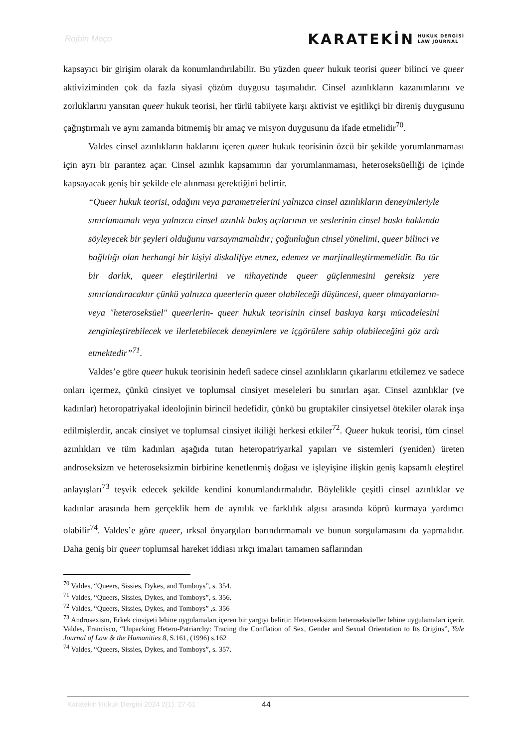Rojbin Meço
KARATEKİN HUKUK DERGİSİ
LAW JOURNAL
kapsayıcı bir girişim olarak da konumlandırılabilir. Bu yüzden queer hukuk teorisi queer bilinci ve queer aktiviziminden çok da fazla siyasi çözüm duygusu taşımalıdır. Cinsel azınlıkların kazanımlarını ve zorluklarını yansıtan queer hukuk teorisi, her türlü tabiiyete karşı aktivist ve eşitlikçi bir direniş duygusunu çağrıştırmalı ve aynı zamanda bitmemiş bir amaç ve misyon duygusunu da ifade etmelidir<sup>70</sup>.
Valdes cinsel azınlıkların haklarını içeren queer hukuk teorisinin özcü bir şekilde yorumlanmaması için ayrı bir parantez açar. Cinsel azınlık kapsamının dar yorumlanmaması, heteroseksüelliği de içinde kapsayacak geniş bir şekilde ele alınması gerektiğini belirtir.
“Queer hukuk teorisi, odağını veya parametrelerini yalnızca cinsel azınlıkların deneyimleriyle sınırlamamalı veya yalnızca cinsel azınlık bakış açılarının ve seslerinin cinsel baskı hakkında söyleyecek bir şeyleri olduğunu varsaymamalıdır; çoğunluğun cinsel yönelimi, queer bilinci ve bağlılığı olan herhangi bir kişiyi diskalifiye etmez, edemez ve marjinalleştirmemelidir. Bu tür bir darlık, queer eleştirilerini ve nihayetinde queer güçlenmesini gereksiz yere sınırlandıracaktır çünkü yalnızca queerlerin queer olabileceği düşüncesi, queer olmayanların- veya "heteroseksüel" queerlerin- queer hukuk teorisinin cinsel baskıya karşı mücadelesini zenginleştirebilecek ve ilerletebilecek deneyimlere ve içgörülere sahip olabileceğini göz ardı etmektedir”<sup>71</sup>.
Valdes’e göre queer hukuk teorisinin hedefi sadece cinsel azınlıkların çıkarlarını etkilemez ve sadece onları içermez, çünkü cinsiyet ve toplumsal cinsiyet meseleleri bu sınırları aşar. Cinsel azınlıklar (ve kadınlar) hetoropatriyakal ideolojinin birincil hedefidir, çünkü bu gruptakiler cinsiyetsel ötekiler olarak inşa edilmişlerdir, ancak cinsiyet ve toplumsal cinsiyet ikiliği herkesi etkiler<sup>72</sup>. Queer hukuk teorisi, tüm cinsel azınlıkları ve tüm kadınları aşağıda tutan heteropatriyarkal yapıları ve sistemleri (yeniden) üreten androseksizm ve heteroseksizmin birbirine kenetlenmiş doğası ve işleyişine ilişkin geniş kapsamlı eleştirel anlayışları<sup>73</sup> teşvik edecek şekilde kendini konumlandırmalıdır. Böylelikle çeşitli cinsel azınlıklar ve kadınlar arasında hem gerçeklik hem de aynılık ve farklılık algısı arasında köprü kurmaya yardımcı olabilir<sup>74</sup>. Valdes’e göre queer, ırksal önyargıları barındırmamalı ve bunun sorgulamasını da yapmalıdır. Daha geniş bir queer toplumsal hareket iddiası ırkçı imaları tamamen saflarından
<sup>70</sup> Valdes, “Queers, Sissies, Dykes, and Tomboys”, s. 354.
<sup>71</sup> Valdes, “Queers, Sissies, Dykes, and Tomboys”, s. 356.
<sup>72</sup> Valdes, “Queers, Sissies, Dykes, and Tomboys” ,s. 356
<sup>73</sup> Androsexism, Erkek cinsiyeti lehine uygulamaları içeren bir yargıyı belirtir. Heteroseksizm heteroseksüeller lehine uygulamaları içerir. Valdes, Francisco, “Unpacking Hetero-Patriarchy: Tracing the Conflation of Sex, Gender and Sexual Orientation to Its Origins”, Yale Journal of Law & the Humanities 8, S.161, (1996) s.162
<sup>74</sup> Valdes, “Queers, Sissies, Dykes, and Tomboys”, s. 357.
Karatekin Hukuk Dergisi 2024 2(1), 27-61 44